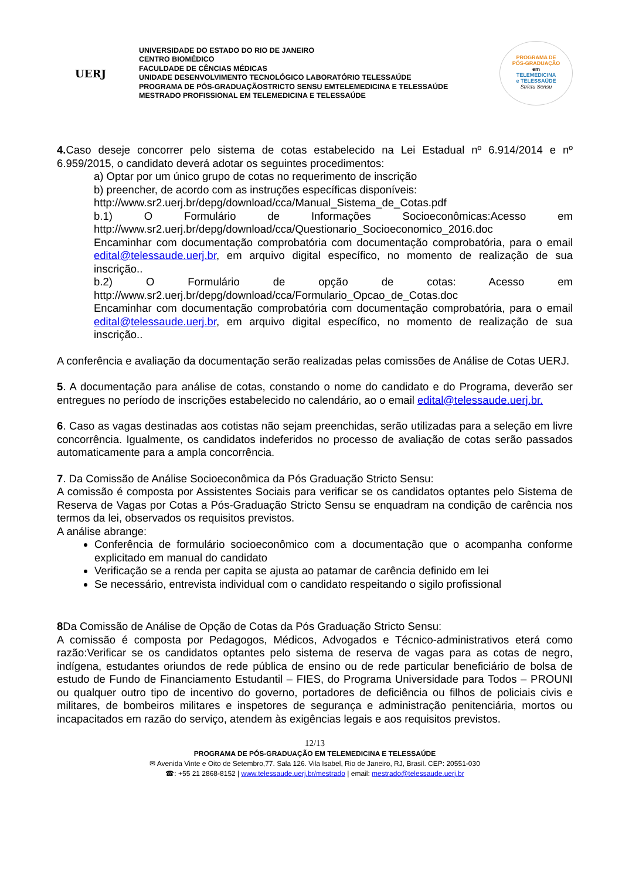UERJ
UNIVERSIDADE DO ESTADO DO RIO DE JANEIRO
CENTRO BIOMÉDICO
FACULDADE DE CÊNCIAS MÉDICAS
UNIDADE DESENVOLVIMENTO TECNOLÓGICO LABORATÓRIO TELESSAÚDE
PROGRAMA DE PÓS-GRADUAÇÃOSTRICTO SENSU EMTELEMEDICINA E TELESSAÚDE
MESTRADO PROFISSIONAL EM TELEMEDICINA E TELESSAÚDE
PROGRAMA DE
PÓS-GRADUAÇÃO
em
TELEMEDICINA
e TELESSAÚDE
Strictu Sensu
4. Caso deseje concorrer pelo sistema de cotas estabelecido na Lei Estadual nº 6.914/2014 e nº 6.959/2015, o candidato deverá adotar os seguintes procedimentos:
a) Optar por um único grupo de cotas no requerimento de inscrição
b) preencher, de acordo com as instruções específicas disponíveis:
http://www.sr2.uerj.br/depg/download/cca/Manual_Sistema_de_Cotas.pdf
b.1) O Formulário de Informações Socioeconômicas:Acesso em http://www.sr2.uerj.br/depg/download/cca/Questionario_Socioeconomico_2016.doc
Encaminhar com documentação comprobatória com documentação comprobatória, para o email edital@telessaude.uerj.br, em arquivo digital específico, no momento de realização de sua inscrição..
b.2) O Formulário de opção de cotas: Acesso em http://www.sr2.uerj.br/depg/download/cca/Formulario_Opcao_de_Cotas.doc
Encaminhar com documentação comprobatória com documentação comprobatória, para o email edital@telessaude.uerj.br, em arquivo digital específico, no momento de realização de sua inscrição..
A conferência e avaliação da documentação serão realizadas pelas comissões de Análise de Cotas UERJ.
5. A documentação para análise de cotas, constando o nome do candidato e do Programa, deverão ser entregues no período de inscrições estabelecido no calendário, ao o email edital@telessaude.uerj.br.
6. Caso as vagas destinadas aos cotistas não sejam preenchidas, serão utilizadas para a seleção em livre concorrência. Igualmente, os candidatos indeferidos no processo de avaliação de cotas serão passados automaticamente para a ampla concorrência.
7. Da Comissão de Análise Socioeconômica da Pós Graduação Stricto Sensu:
A comissão é composta por Assistentes Sociais para verificar se os candidatos optantes pelo Sistema de Reserva de Vagas por Cotas a Pós-Graduação Stricto Sensu se enquadram na condição de carência nos termos da lei, observados os requisitos previstos.
A análise abrange:
Conferência de formulário socioeconômico com a documentação que o acompanha conforme explicitado em manual do candidato
Verificação se a renda per capita se ajusta ao patamar de carência definido em lei
Se necessário, entrevista individual com o candidato respeitando o sigilo profissional
8 Da Comissão de Análise de Opção de Cotas da Pós Graduação Stricto Sensu:
A comissão é composta por Pedagogos, Médicos, Advogados e Técnico-administrativos eterá como razão:Verificar se os candidatos optantes pelo sistema de reserva de vagas para as cotas de negro, indígena, estudantes oriundos de rede pública de ensino ou de rede particular beneficiário de bolsa de estudo de Fundo de Financiamento Estudantil – FIES, do Programa Universidade para Todos – PROUNI ou qualquer outro tipo de incentivo do governo, portadores de deficiência ou filhos de policiais civis e militares, de bombeiros militares e inspetores de segurança e administração penitenciária, mortos ou incapacitados em razão do serviço, atendem às exigências legais e aos requisitos previstos.
12/13
PROGRAMA DE PÓS-GRADUAÇÃO EM TELEMEDICINA E TELESSAÚDE
✉ Avenida Vinte e Oito de Setembro,77. Sala 126. Vila Isabel, Rio de Janeiro, RJ, Brasil. CEP: 20551-030
☎: +55 21 2868-8152 | www.telessaude.uerj.br/mestrado | email: mestrado@telessaude.uerj.br